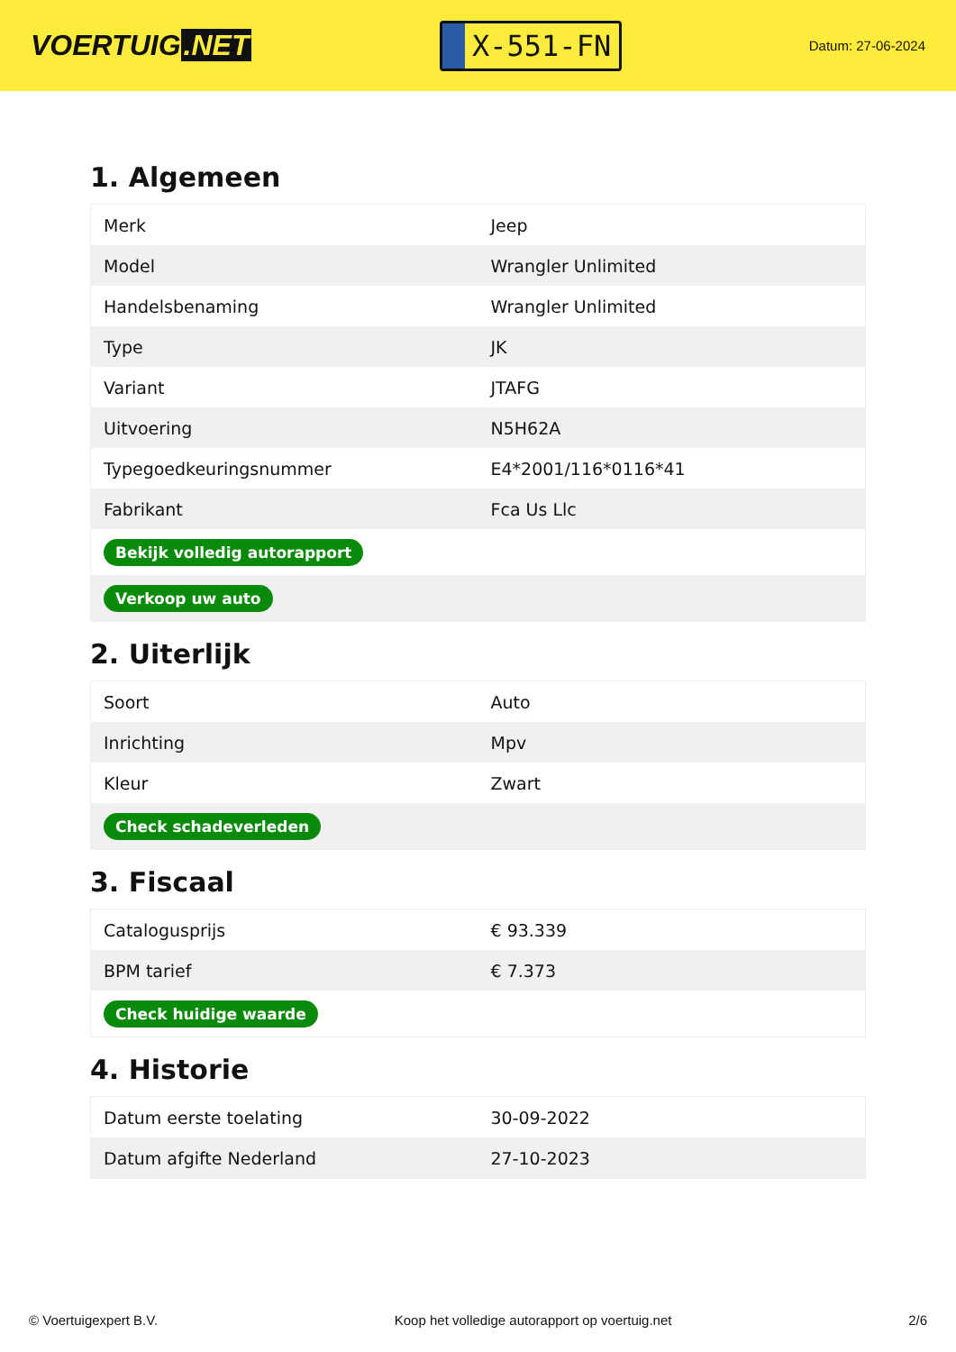VOERTUIG.NET
X-551-FN
Datum: 27-06-2024
1. Algemeen
| Merk | Jeep |
| Model | Wrangler Unlimited |
| Handelsbenaming | Wrangler Unlimited |
| Type | JK |
| Variant | JTAFG |
| Uitvoering | N5H62A |
| Typegoedkeuringsnummer | E4*2001/116*0116*41 |
| Fabrikant | Fca Us Llc |
| Bekijk volledig autorapport | |
| Verkoop uw auto | |
2. Uiterlijk
| Soort | Auto |
| Inrichting | Mpv |
| Kleur | Zwart |
| Check schadeverleden | |
3. Fiscaal
| Catalogusprijs | € 93.339 |
| BPM tarief | € 7.373 |
| Check huidige waarde | |
4. Historie
| Datum eerste toelating | 30-09-2022 |
| Datum afgifte Nederland | 27-10-2023 |
© Voertuigexpert B.V. Koop het volledige autorapport op voertuig.net 2/6